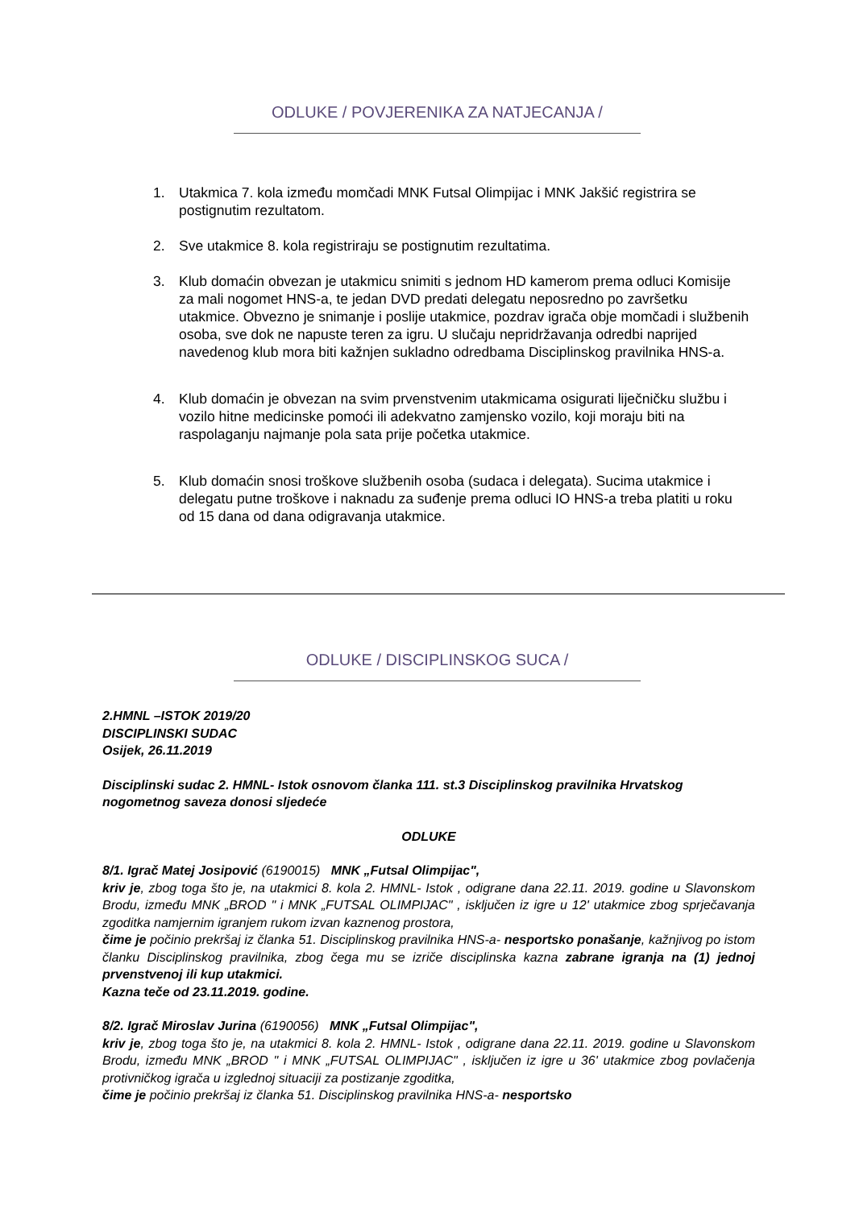ODLUKE / POVJERENIKA ZA NATJECANJA /
1. Utakmica 7. kola između momčadi MNK Futsal Olimpijac i MNK Jakšić registrira se postignutim rezultatom.
2. Sve utakmice 8. kola registriraju se postignutim rezultatima.
3. Klub domaćin obvezan je utakmicu snimiti s jednom HD kamerom prema odluci Komisije za mali nogomet HNS-a, te jedan DVD predati delegatu neposredno po završetku utakmice. Obvezno je snimanje i poslije utakmice, pozdrav igrača obje momčadi i službenih osoba, sve dok ne napuste teren za igru. U slučaju nepridržavanja odredbi naprijed navedenog klub mora biti kažnjen sukladno odredbama Disciplinskog pravilnika HNS-a.
4. Klub domaćin je obvezan na svim prvenstvenim utakmicama osigurati liječničku službu i vozilo hitne medicinske pomoći ili adekvatno zamjensko vozilo, koji moraju biti na raspolaganju najmanje pola sata prije početka utakmice.
5. Klub domaćin snosi troškove službenih osoba (sudaca i delegata). Sucima utakmice i delegatu putne troškove i naknadu za suđenje prema odluci IO HNS-a treba platiti u roku od 15 dana od dana odigravanja utakmice.
ODLUKE / DISCIPLINSKOG SUCA /
2.HMNL –ISTOK 2019/20
DISCIPLINSKI SUDAC
Osijek, 26.11.2019
Disciplinski sudac 2. HMNL- Istok osnovom članka 111. st.3 Disciplinskog pravilnika Hrvatskog nogometnog saveza donosi sljedeće
ODLUKE
8/1. Igrač Matej Josipović (6190015) MNK „Futsal Olimpijac",
kriv je, zbog toga što je, na utakmici 8. kola 2. HMNL- Istok , odigrane dana 22.11. 2019. godine u Slavonskom Brodu, između MNK „BROD " i MNK „FUTSAL OLIMPIJAC" , isključen iz igre u 12' utakmice zbog sprječavanja zgoditka namjernim igranjem rukom izvan kaznenog prostora,
čime je počinio prekršaj iz članka 51. Disciplinskog pravilnika HNS-a- nesportsko ponašanje, kažnjivog po istom članku Disciplinskog pravilnika, zbog čega mu se izriče disciplinska kazna zabrane igranja na (1) jednoj prvenstvenoj ili kup utakmici.
Kazna teče od 23.11.2019. godine.
8/2. Igrač Miroslav Jurina (6190056) MNK „Futsal Olimpijac",
kriv je, zbog toga što je, na utakmici 8. kola 2. HMNL- Istok , odigrane dana 22.11. 2019. godine u Slavonskom Brodu, između MNK „BROD " i MNK „FUTSAL OLIMPIJAC" , isključen iz igre u 36' utakmice zbog povlačenja protivničkog igrača u izglednoj situaciji za postizanje zgoditka,
čime je počinio prekršaj iz članka 51. Disciplinskog pravilnika HNS-a- nesportsko